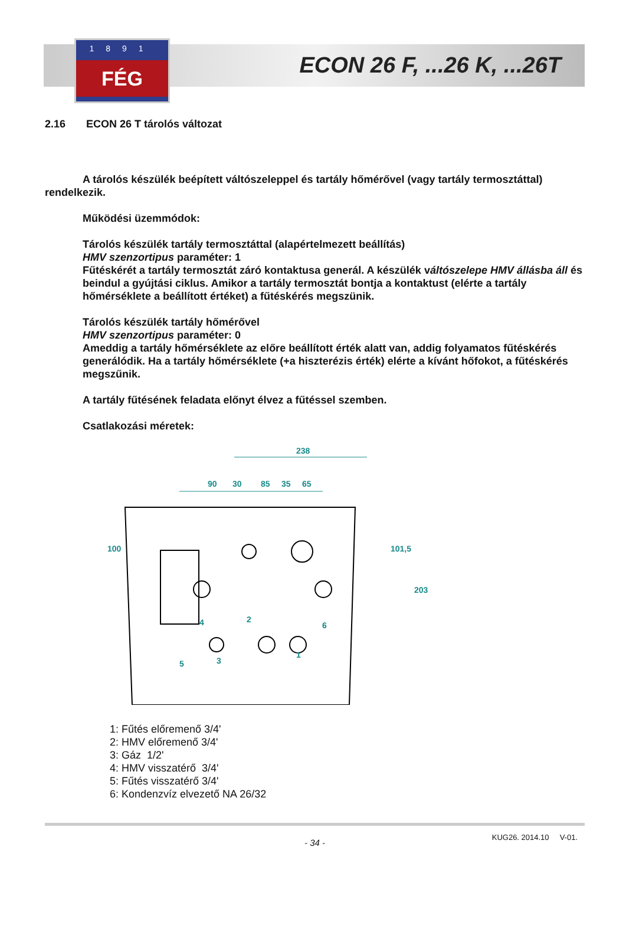1891
FÉG
ECON 26 F, ...26 K, ...26T
2.16 ECON 26 T tárolós változat
A tárolós készülék beépített váltószeleppel és tartály hőmérővel (vagy tartály termosztáttal) rendelkezik.
Működési üzemmódok:
Tárolós készülék tartály termosztáttal (alapértelmezett beállítás)
HMV szenzortipus paraméter: 1
Fűtéskérét a tartály termosztát záró kontaktusa generál. A készülék váltószelepe HMV állásba áll és beindul a gyújtási ciklus. Amikor a tartály termosztát bontja a kontaktust (elérte a tartály hőmérséklete a beállított értéket) a fűtéskérés megszünik.
Tárolós készülék tartály hőmérővel
HMV szenzortipus paraméter: 0
Ameddig a tartály hőmérséklete az előre beállított érték alatt van, addig folyamatos fűtéskérés generálódik. Ha a tartály hőmérséklete (+a hiszterézis érték) elérte a kívánt hőfokot, a fűtéskérés megszűnik.
A tartály fűtésének feladata előnyt élvez a fűtéssel szemben.
Csatlakozási méretek:
238
90
30
85
35
65
100
101,5
203
1
2
3
4
5
6
1: Fűtés előremenő 3/4'
2: HMV előremenő 3/4'
3: Gáz 1/2'
4: HMV visszatérő 3/4'
5: Fűtés visszatérő 3/4'
6: Kondenzvíz elvezető NA 26/32
- 34 -
KUG26. 2014.10 V-01.